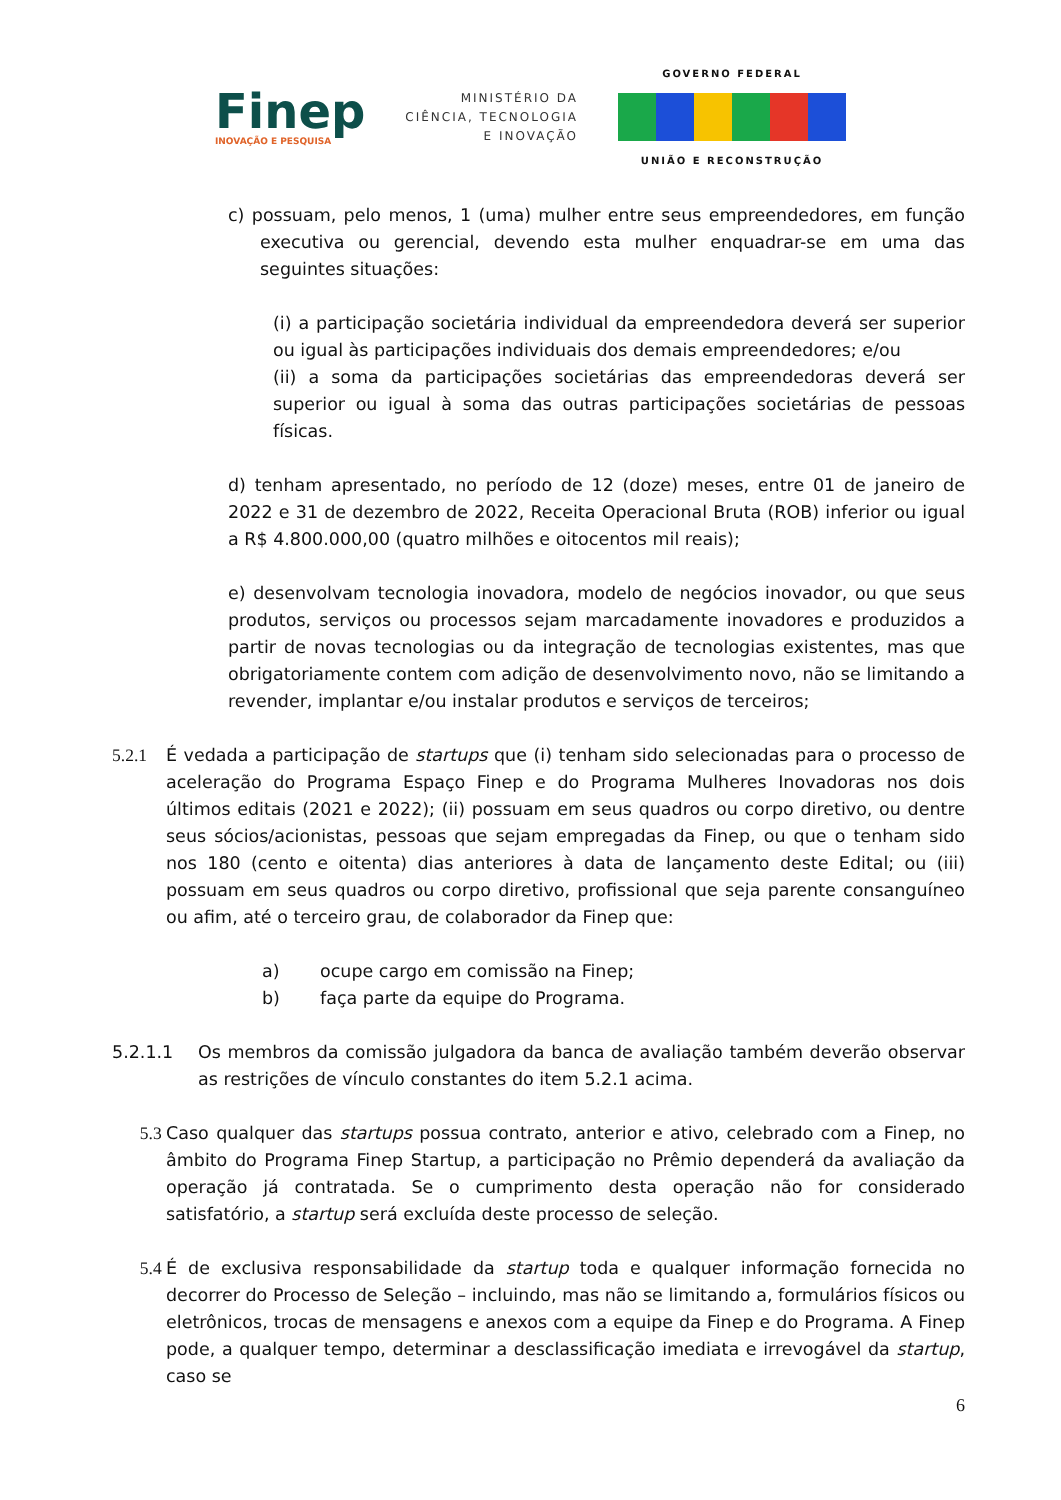Finep
INOVAÇÃO E PESQUISA
MINISTÉRIO DA
CIÊNCIA, TECNOLOGIA
E INOVAÇÃO
GOVERNO FEDERAL
UNIÃO E RECONSTRUÇÃO
c) possuam, pelo menos, 1 (uma) mulher entre seus empreendedores, em função executiva ou gerencial, devendo esta mulher enquadrar-se em uma das seguintes situações:
(i) a participação societária individual da empreendedora deverá ser superior ou igual às participações individuais dos demais empreendedores; e/ou
(ii) a soma da participações societárias das empreendedoras deverá ser superior ou igual à soma das outras participações societárias de pessoas físicas.
d) tenham apresentado, no período de 12 (doze) meses, entre 01 de janeiro de 2022 e 31 de dezembro de 2022, Receita Operacional Bruta (ROB) inferior ou igual a R$ 4.800.000,00 (quatro milhões e oitocentos mil reais);
e) desenvolvam tecnologia inovadora, modelo de negócios inovador, ou que seus produtos, serviços ou processos sejam marcadamente inovadores e produzidos a partir de novas tecnologias ou da integração de tecnologias existentes, mas que obrigatoriamente contem com adição de desenvolvimento novo, não se limitando a revender, implantar e/ou instalar produtos e serviços de terceiros;
5.2.1 É vedada a participação de startups que (i) tenham sido selecionadas para o processo de aceleração do Programa Espaço Finep e do Programa Mulheres Inovadoras nos dois últimos editais (2021 e 2022); (ii) possuam em seus quadros ou corpo diretivo, ou dentre seus sócios/acionistas, pessoas que sejam empregadas da Finep, ou que o tenham sido nos 180 (cento e oitenta) dias anteriores à data de lançamento deste Edital; ou (iii) possuam em seus quadros ou corpo diretivo, profissional que seja parente consanguíneo ou afim, até o terceiro grau, de colaborador da Finep que:
a) ocupe cargo em comissão na Finep;
b) faça parte da equipe do Programa.
5.2.1.1 Os membros da comissão julgadora da banca de avaliação também deverão observar as restrições de vínculo constantes do item 5.2.1 acima.
5.3 Caso qualquer das startups possua contrato, anterior e ativo, celebrado com a Finep, no âmbito do Programa Finep Startup, a participação no Prêmio dependerá da avaliação da operação já contratada. Se o cumprimento desta operação não for considerado satisfatório, a startup será excluída deste processo de seleção.
5.4 É de exclusiva responsabilidade da startup toda e qualquer informação fornecida no decorrer do Processo de Seleção – incluindo, mas não se limitando a, formulários físicos ou eletrônicos, trocas de mensagens e anexos com a equipe da Finep e do Programa. A Finep pode, a qualquer tempo, determinar a desclassificação imediata e irrevogável da startup, caso se
6